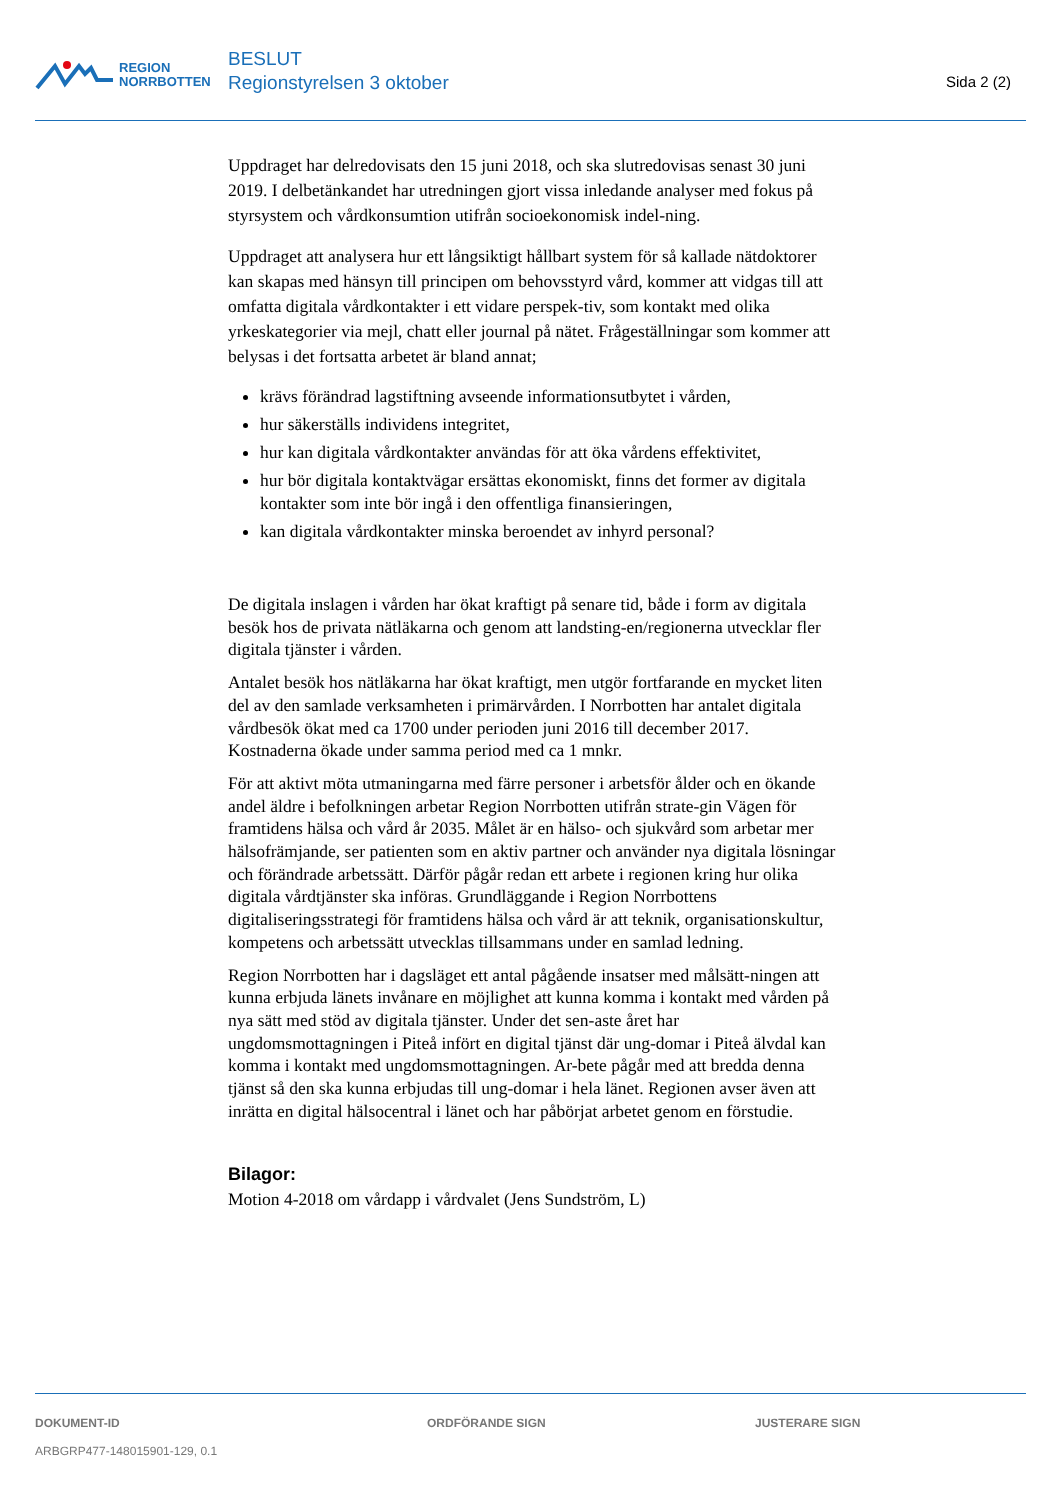REGION
NORRBOTTEN
BESLUT
Regionstyrelsen 3 oktober
Sida 2 (2)
Uppdraget har delredovisats den 15 juni 2018, och ska slutredovisas senast 30 juni 2019. I delbetänkandet har utredningen gjort vissa inledande analyser med fokus på styrsystem och vårdkonsumtion utifrån socioekonomisk indel-ning.
Uppdraget att analysera hur ett långsiktigt hållbart system för så kallade nätdoktorer kan skapas med hänsyn till principen om behovsstyrd vård, kommer att vidgas till att omfatta digitala vårdkontakter i ett vidare perspek-tiv, som kontakt med olika yrkeskategorier via mejl, chatt eller journal på nätet. Frågeställningar som kommer att belysas i det fortsatta arbetet är bland annat;
krävs förändrad lagstiftning avseende informationsutbytet i vården,
hur säkerställs individens integritet,
hur kan digitala vårdkontakter användas för att öka vårdens effektivitet,
hur bör digitala kontaktvägar ersättas ekonomiskt, finns det former av digitala kontakter som inte bör ingå i den offentliga finansieringen,
kan digitala vårdkontakter minska beroendet av inhyrd personal?
De digitala inslagen i vården har ökat kraftigt på senare tid, både i form av digitala besök hos de privata nätläkarna och genom att landsting-en/regionerna utvecklar fler digitala tjänster i vården.
Antalet besök hos nätläkarna har ökat kraftigt, men utgör fortfarande en mycket liten del av den samlade verksamheten i primärvården. I Norrbotten har antalet digitala vårdbesök ökat med ca 1700 under perioden juni 2016 till december 2017. Kostnaderna ökade under samma period med ca 1 mnkr.
För att aktivt möta utmaningarna med färre personer i arbetsför ålder och en ökande andel äldre i befolkningen arbetar Region Norrbotten utifrån strate-gin Vägen för framtidens hälsa och vård år 2035. Målet är en hälso- och sjukvård som arbetar mer hälsofrämjande, ser patienten som en aktiv partner och använder nya digitala lösningar och förändrade arbetssätt. Därför pågår redan ett arbete i regionen kring hur olika digitala vårdtjänster ska införas. Grundläggande i Region Norrbottens digitaliseringsstrategi för framtidens hälsa och vård är att teknik, organisationskultur, kompetens och arbetssätt utvecklas tillsammans under en samlad ledning.
Region Norrbotten har i dagsläget ett antal pågående insatser med målsätt-ningen att kunna erbjuda länets invånare en möjlighet att kunna komma i kontakt med vården på nya sätt med stöd av digitala tjänster. Under det sen-aste året har ungdomsmottagningen i Piteå infört en digital tjänst där ung-domar i Piteå älvdal kan komma i kontakt med ungdomsmottagningen. Ar-bete pågår med att bredda denna tjänst så den ska kunna erbjudas till ung-domar i hela länet. Regionen avser även att inrätta en digital hälsocentral i länet och har påbörjat arbetet genom en förstudie.
Bilagor:
Motion 4-2018 om vårdapp i vårdvalet (Jens Sundström, L)
DOKUMENT-ID
ARBGRP477-148015901-129, 0.1
ORDFÖRANDE SIGN JUSTERARE SIGN